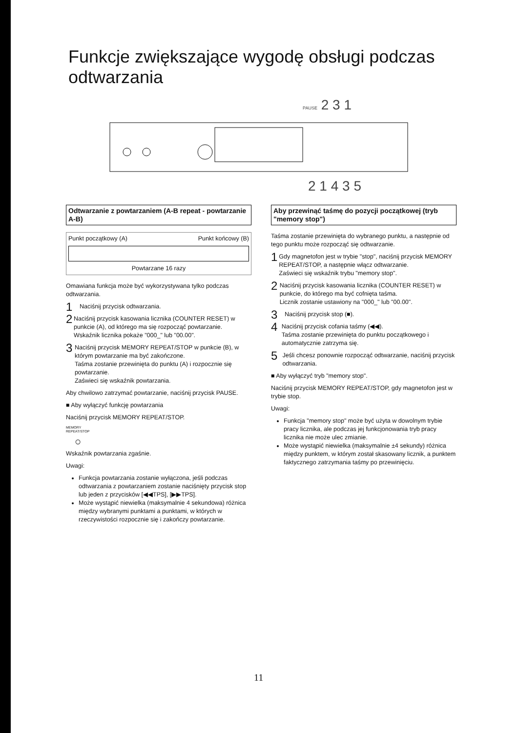Funkcje zwiększające wygodę obsługi podczas odtwarzania
PAUSE 2 3 1
2 1 4 3 5
Odtwarzanie z powtarzaniem (A-B repeat - powtarzanie A-B)
Punkt początkowy (A) Punkt końcowy (B)
Powtarzane 16 razy
Omawiana funkcja może być wykorzystywana tylko podczas odtwarzania.
1
Naciśnij przycisk odtwarzania.
2
Naciśnij przycisk kasowania licznika (COUNTER RESET) w punkcie (A), od którego ma się rozpocząć powtarzanie.
Wskaźnik licznika pokaże "000_" lub "00.00".
3
Naciśnij przycisk MEMORY REPEAT/STOP w punkcie (B), w którym powtarzanie ma być zakończone.
Taśma zostanie przewinięta do punktu (A) i rozpocznie się powtarzanie.
Zaświeci się wskaźnik powtarzania.
Aby chwilowo zatrzymać powtarzanie, naciśnij przycisk PAUSE.
■ Aby wyłączyć funkcję powtarzania
Naciśnij przycisk MEMORY REPEAT/STOP.
MEMORY
REPEAT/STOP
○
Wskaźnik powtarzania zgaśnie.
Uwagi:
Funkcja powtarzania zostanie wyłączona, jeśli podczas odtwarzania z powtarzaniem zostanie naciśnięty przycisk stop lub jeden z przycisków [◀◀TPS], [▶▶TPS].
Może wystąpić niewielka (maksymalnie 4 sekundowa) różnica między wybranymi punktami a punktami, w których w rzeczywistości rozpocznie się i zakończy powtarzanie.
Aby przewinąć taśmę do pozycji początkowej (tryb "memory stop")
Taśma zostanie przewinięta do wybranego punktu, a następnie od tego punktu może rozpocząć się odtwarzanie.
1
Gdy magnetofon jest w trybie "stop", naciśnij przycisk MEMORY REPEAT/STOP, a następnie włącz odtwarzanie.
Zaświeci się wskaźnik trybu "memory stop".
2
Naciśnij przycisk kasowania licznika (COUNTER RESET) w punkcie, do którego ma być cofnięta taśma.
Licznik zostanie ustawiony na "000_" lub "00.00".
3
Naciśnij przycisk stop (■).
4
Naciśnij przycisk cofania taśmy (◀◀).
Taśma zostanie przewinięta do punktu początkowego i automatycznie zatrzyma się.
5
Jeśli chcesz ponownie rozpocząć odtwarzanie, naciśnij przycisk odtwarzania.
■ Aby wyłączyć tryb "memory stop".
Naciśnij przycisk MEMORY REPEAT/STOP, gdy magnetofon jest w trybie stop.
Uwagi:
Funkcja "memory stop" może być użyta w dowolnym trybie pracy licznika, ale podczas jej funkcjonowania tryb pracy licznika nie może ulec zmianie.
Może wystąpić niewielka (maksymalnie ±4 sekundy) różnica między punktem, w którym został skasowany licznik, a punktem faktycznego zatrzymania taśmy po przewinięciu.
11